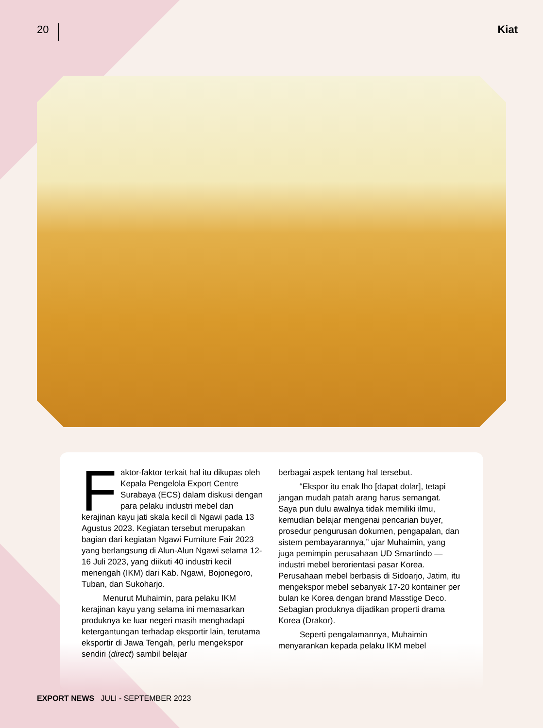20
Kiat
Faktor-faktor terkait hal itu dikupas oleh Kepala Pengelola Export Centre Surabaya (ECS) dalam diskusi dengan para pelaku industri mebel dan kerajinan kayu jati skala kecil di Ngawi pada 13 Agustus 2023. Kegiatan tersebut merupakan bagian dari kegiatan Ngawi Furniture Fair 2023 yang berlangsung di Alun-Alun Ngawi selama 12-16 Juli 2023, yang diikuti 40 industri kecil menengah (IKM) dari Kab. Ngawi, Bojonegoro, Tuban, dan Sukoharjo.
Menurut Muhaimin, para pelaku IKM kerajinan kayu yang selama ini memasarkan produknya ke luar negeri masih menghadapi ketergantungan terhadap eksportir lain, terutama eksportir di Jawa Tengah, perlu mengekspor sendiri (direct) sambil belajar
berbagai aspek tentang hal tersebut.
“Ekspor itu enak lho [dapat dolar], tetapi jangan mudah patah arang harus semangat. Saya pun dulu awalnya tidak memiliki ilmu, kemudian belajar mengenai pencarian buyer, prosedur pengurusan dokumen, pengapalan, dan sistem pembayarannya,” ujar Muhaimin, yang juga pemimpin perusahaan UD Smartindo —industri mebel berorientasi pasar Korea. Perusahaan mebel berbasis di Sidoarjo, Jatim, itu mengekspor mebel sebanyak 17-20 kontainer per bulan ke Korea dengan brand Masstige Deco. Sebagian produknya dijadikan properti drama Korea (Drakor).
Seperti pengalamannya, Muhaimin menyarankan kepada pelaku IKM mebel
EXPORT NEWS JULI - SEPTEMBER 2023